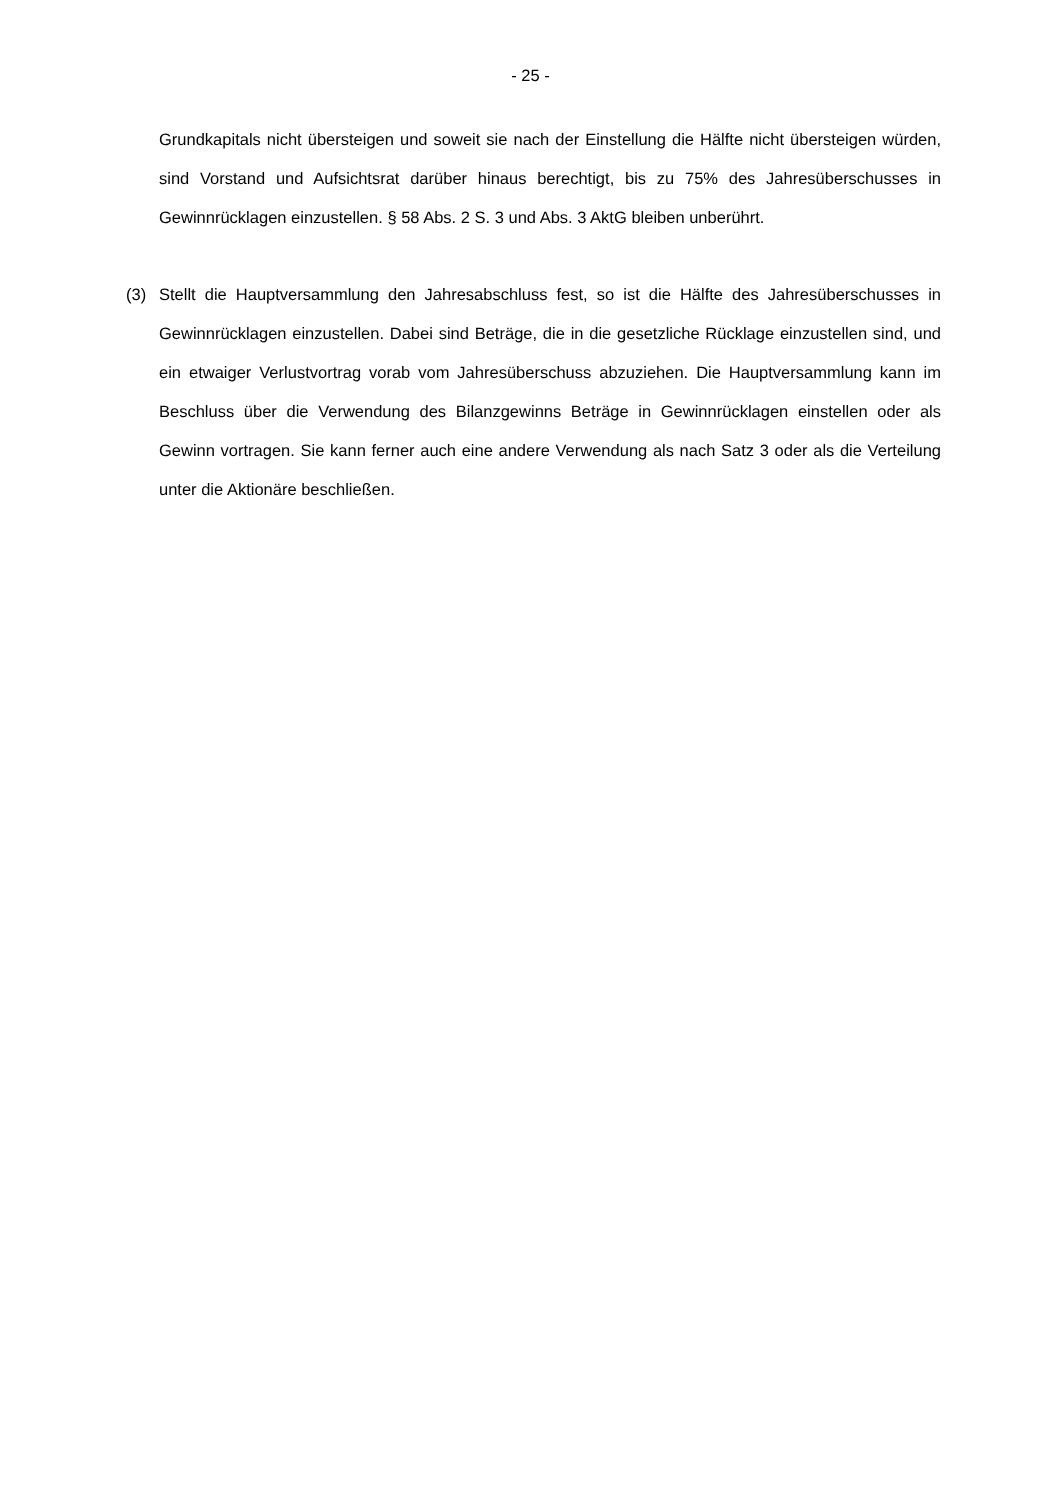- 25 -
Grundkapitals nicht übersteigen und soweit sie nach der Einstellung die Hälfte nicht übersteigen würden, sind Vorstand und Aufsichtsrat darüber hinaus berechtigt, bis zu 75% des Jahresüberschusses in Gewinnrücklagen einzustellen. § 58 Abs. 2 S. 3 und Abs. 3 AktG bleiben unberührt.
(3) Stellt die Hauptversammlung den Jahresabschluss fest, so ist die Hälfte des Jahresüberschusses in Gewinnrücklagen einzustellen. Dabei sind Beträge, die in die gesetzliche Rücklage einzustellen sind, und ein etwaiger Verlustvortrag vorab vom Jahresüberschuss abzuziehen. Die Hauptversammlung kann im Beschluss über die Verwendung des Bilanzgewinns Beträge in Gewinnrücklagen einstellen oder als Gewinn vortragen. Sie kann ferner auch eine andere Verwendung als nach Satz 3 oder als die Verteilung unter die Aktionäre beschließen.